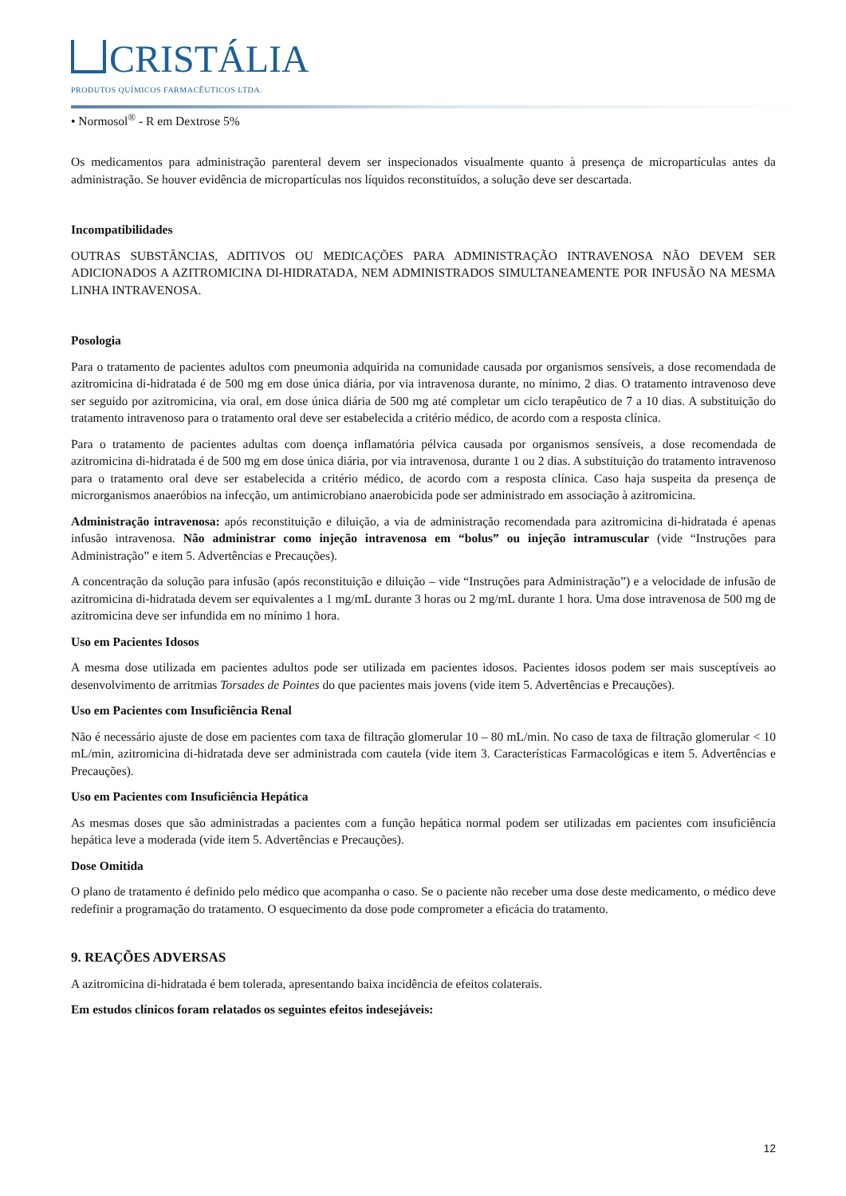CRISTÁLIA
PRODUTOS QUÍMICOS FARMACÊUTICOS LTDA.
• Normosol<sup>®</sup> - R em Dextrose 5%
Os medicamentos para administração parenteral devem ser inspecionados visualmente quanto à presença de micropartículas antes da administração. Se houver evidência de micropartículas nos líquidos reconstituídos, a solução deve ser descartada.
Incompatibilidades
OUTRAS SUBSTÂNCIAS, ADITIVOS OU MEDICAÇÕES PARA ADMINISTRAÇÃO INTRAVENOSA NÃO DEVEM SER ADICIONADOS A AZITROMICINA DI-HIDRATADA, NEM ADMINISTRADOS SIMULTANEAMENTE POR INFUSÃO NA MESMA LINHA INTRAVENOSA.
Posologia
Para o tratamento de pacientes adultos com pneumonia adquirida na comunidade causada por organismos sensíveis, a dose recomendada de azitromicina di-hidratada é de 500 mg em dose única diária, por via intravenosa durante, no mínimo, 2 dias. O tratamento intravenoso deve ser seguido por azitromicina, via oral, em dose única diária de 500 mg até completar um ciclo terapêutico de 7 a 10 dias. A substituição do tratamento intravenoso para o tratamento oral deve ser estabelecida a critério médico, de acordo com a resposta clínica.
Para o tratamento de pacientes adultas com doença inflamatória pélvica causada por organismos sensíveis, a dose recomendada de azitromicina di-hidratada é de 500 mg em dose única diária, por via intravenosa, durante 1 ou 2 dias. A substituição do tratamento intravenoso para o tratamento oral deve ser estabelecida a critério médico, de acordo com a resposta clínica. Caso haja suspeita da presença de microrganismos anaeróbios na infecção, um antimicrobiano anaerobicida pode ser administrado em associação à azitromicina.
Administração intravenosa: após reconstituição e diluição, a via de administração recomendada para azitromicina di-hidratada é apenas infusão intravenosa. Não administrar como injeção intravenosa em “bolus” ou injeção intramuscular (vide “Instruções para Administração” e item 5. Advertências e Precauções).
A concentração da solução para infusão (após reconstituição e diluição – vide “Instruções para Administração”) e a velocidade de infusão de azitromicina di-hidratada devem ser equivalentes a 1 mg/mL durante 3 horas ou 2 mg/mL durante 1 hora. Uma dose intravenosa de 500 mg de azitromicina deve ser infundida em no mínimo 1 hora.
Uso em Pacientes Idosos
A mesma dose utilizada em pacientes adultos pode ser utilizada em pacientes idosos. Pacientes idosos podem ser mais susceptíveis ao desenvolvimento de arritmias Torsades de Pointes do que pacientes mais jovens (vide item 5. Advertências e Precauções).
Uso em Pacientes com Insuficiência Renal
Não é necessário ajuste de dose em pacientes com taxa de filtração glomerular 10 – 80 mL/min. No caso de taxa de filtração glomerular < 10 mL/min, azitromicina di-hidratada deve ser administrada com cautela (vide item 3. Características Farmacológicas e item 5. Advertências e Precauções).
Uso em Pacientes com Insuficiência Hepática
As mesmas doses que são administradas a pacientes com a função hepática normal podem ser utilizadas em pacientes com insuficiência hepática leve a moderada (vide item 5. Advertências e Precauções).
Dose Omitida
O plano de tratamento é definido pelo médico que acompanha o caso. Se o paciente não receber uma dose deste medicamento, o médico deve redefinir a programação do tratamento. O esquecimento da dose pode comprometer a eficácia do tratamento.
9. REAÇÕES ADVERSAS
A azitromicina di-hidratada é bem tolerada, apresentando baixa incidência de efeitos colaterais.
Em estudos clínicos foram relatados os seguintes efeitos indesejáveis:
12